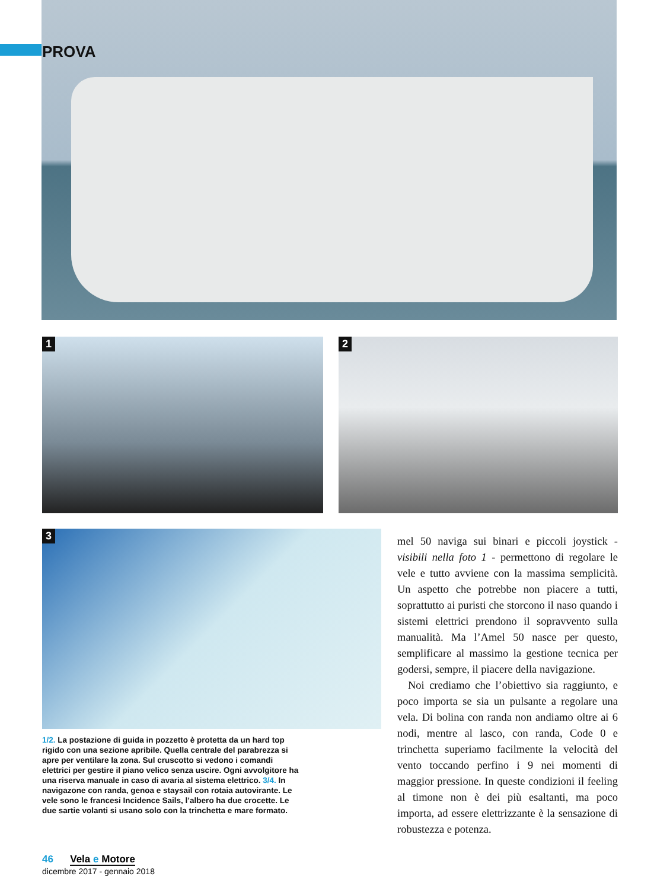PROVA
1 2
3
1/2. La postazione di guida in pozzetto è protetta da un hard top rigido con una sezione apribile. Quella centrale del parabrezza si apre per ventilare la zona. Sul cruscotto si vedono i comandi elettrici per gestire il piano velico senza uscire. Ogni avvolgitore ha una riserva manuale in caso di avaria al sistema elettrico. 3/4. In navigazone con randa, genoa e staysail con rotaia autovirante. Le vele sono le francesi Incidence Sails, l’albero ha due crocette. Le due sartie volanti si usano solo con la trinchetta e mare formato.
mel 50 naviga sui binari e piccoli joystick - visibili nella foto 1 - permettono di regolare le vele e tutto avviene con la massima semplicità. Un aspetto che potrebbe non piacere a tutti, soprattutto ai puristi che storcono il naso quando i sistemi elettrici prendono il sopravvento sulla manualità. Ma l’Amel 50 nasce per questo, semplificare al massimo la gestione tecnica per godersi, sempre, il piacere della navigazione.
Noi crediamo che l’obiettivo sia raggiunto, e poco importa se sia un pulsante a regolare una vela. Di bolina con randa non andiamo oltre ai 6 nodi, mentre al lasco, con randa, Code 0 e trinchetta superiamo facilmente la velocità del vento toccando perfino i 9 nei momenti di maggior pressione. In queste condizioni il feeling al timone non è dei più esaltanti, ma poco importa, ad essere elettrizzante è la sensazione di robustezza e potenza.
46 Vela e Motore
dicembre 2017 - gennaio 2018